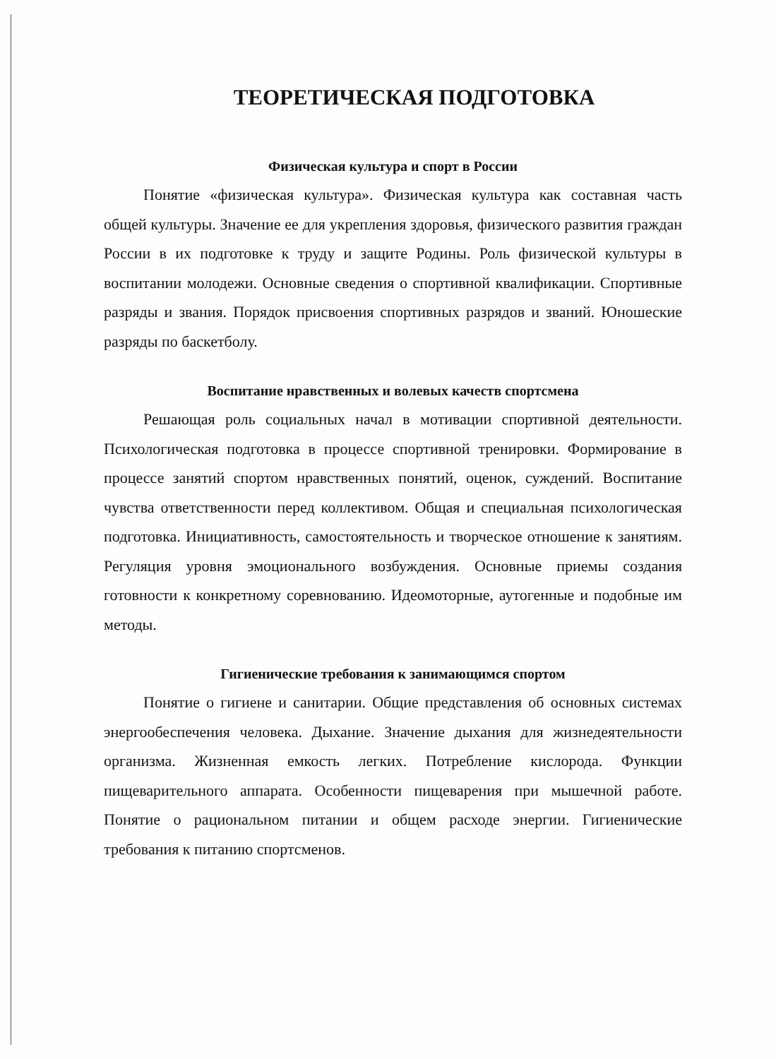ТЕОРЕТИЧЕСКАЯ ПОДГОТОВКА
Физическая культура и спорт в России
Понятие «физическая культура». Физическая культура как составная часть общей культуры. Значение ее для укрепления здоровья, физического развития граждан России в их подготовке к труду и защите Родины. Роль физической культуры в воспитании молодежи. Основные сведения о спортивной квалификации. Спортивные разряды и звания. Порядок присвоения спортивных разрядов и званий. Юношеские разряды по баскетболу.
Воспитание нравственных и волевых качеств спортсмена
Решающая роль социальных начал в мотивации спортивной деятельности. Психологическая подготовка в процессе спортивной тренировки. Формирование в процессе занятий спортом нравственных понятий, оценок, суждений. Воспитание чувства ответственности перед коллективом. Общая и специальная психологическая подготовка. Инициативность, самостоятельность и творческое отношение к занятиям. Регуляция уровня эмоционального возбуждения. Основные приемы создания готовности к конкретному соревнованию. Идеомоторные, аутогенные и подобные им методы.
Гигиенические требования к занимающимся спортом
Понятие о гигиене и санитарии. Общие представления об основных системах энергообеспечения человека. Дыхание. Значение дыхания для жизнедеятельности организма. Жизненная емкость легких. Потребление кислорода. Функции пищеварительного аппарата. Особенности пищеварения при мышечной работе. Понятие о рациональном питании и общем расходе энергии. Гигиенические требования к питанию спортсменов.